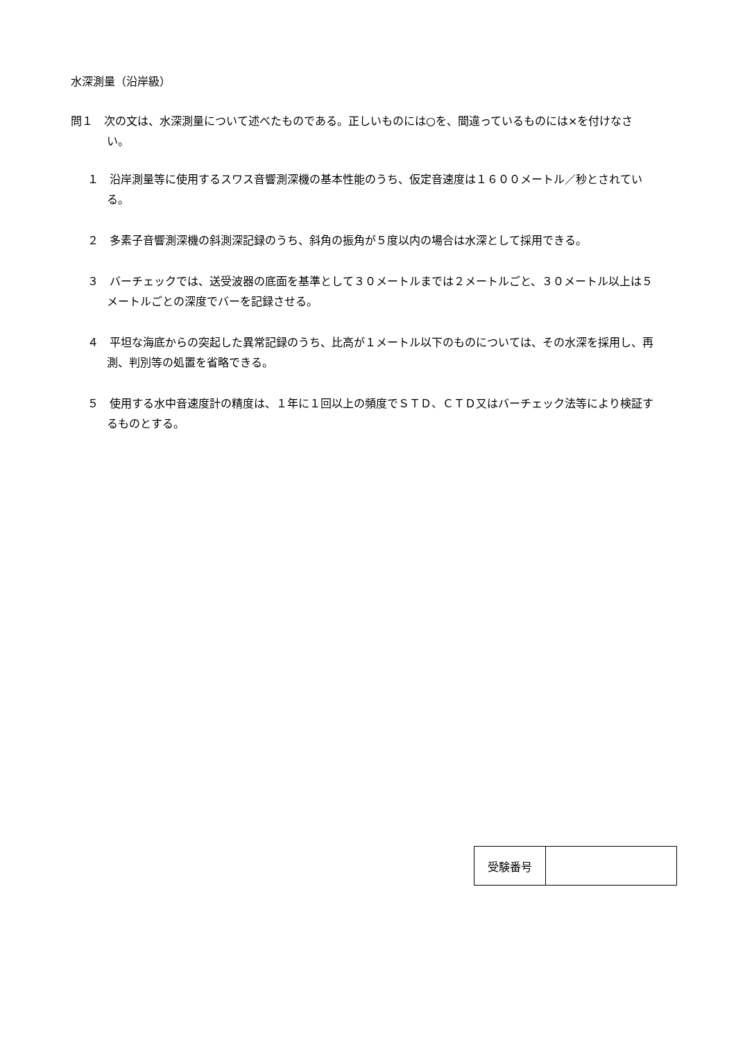水深測量（沿岸級）
問１　次の文は、水深測量について述べたものである。正しいものには○を、間違っているものには×を付けなさい。
１　沿岸測量等に使用するスワス音響測深機の基本性能のうち、仮定音速度は１６００メートル／秒とされている。
２　多素子音響測深機の斜測深記録のうち、斜角の振角が５度以内の場合は水深として採用できる。
３　バーチェックでは、送受波器の底面を基準として３０メートルまでは２メートルごと、３０メートル以上は５メートルごとの深度でバーを記録させる。
４　平坦な海底からの突起した異常記録のうち、比高が１メートル以下のものについては、その水深を採用し、再測、判別等の処置を省略できる。
５　使用する水中音速度計の精度は、１年に１回以上の頻度でＳＴＤ、ＣＴＤ又はバーチェック法等により検証するものとする。
| 受験番号 | |